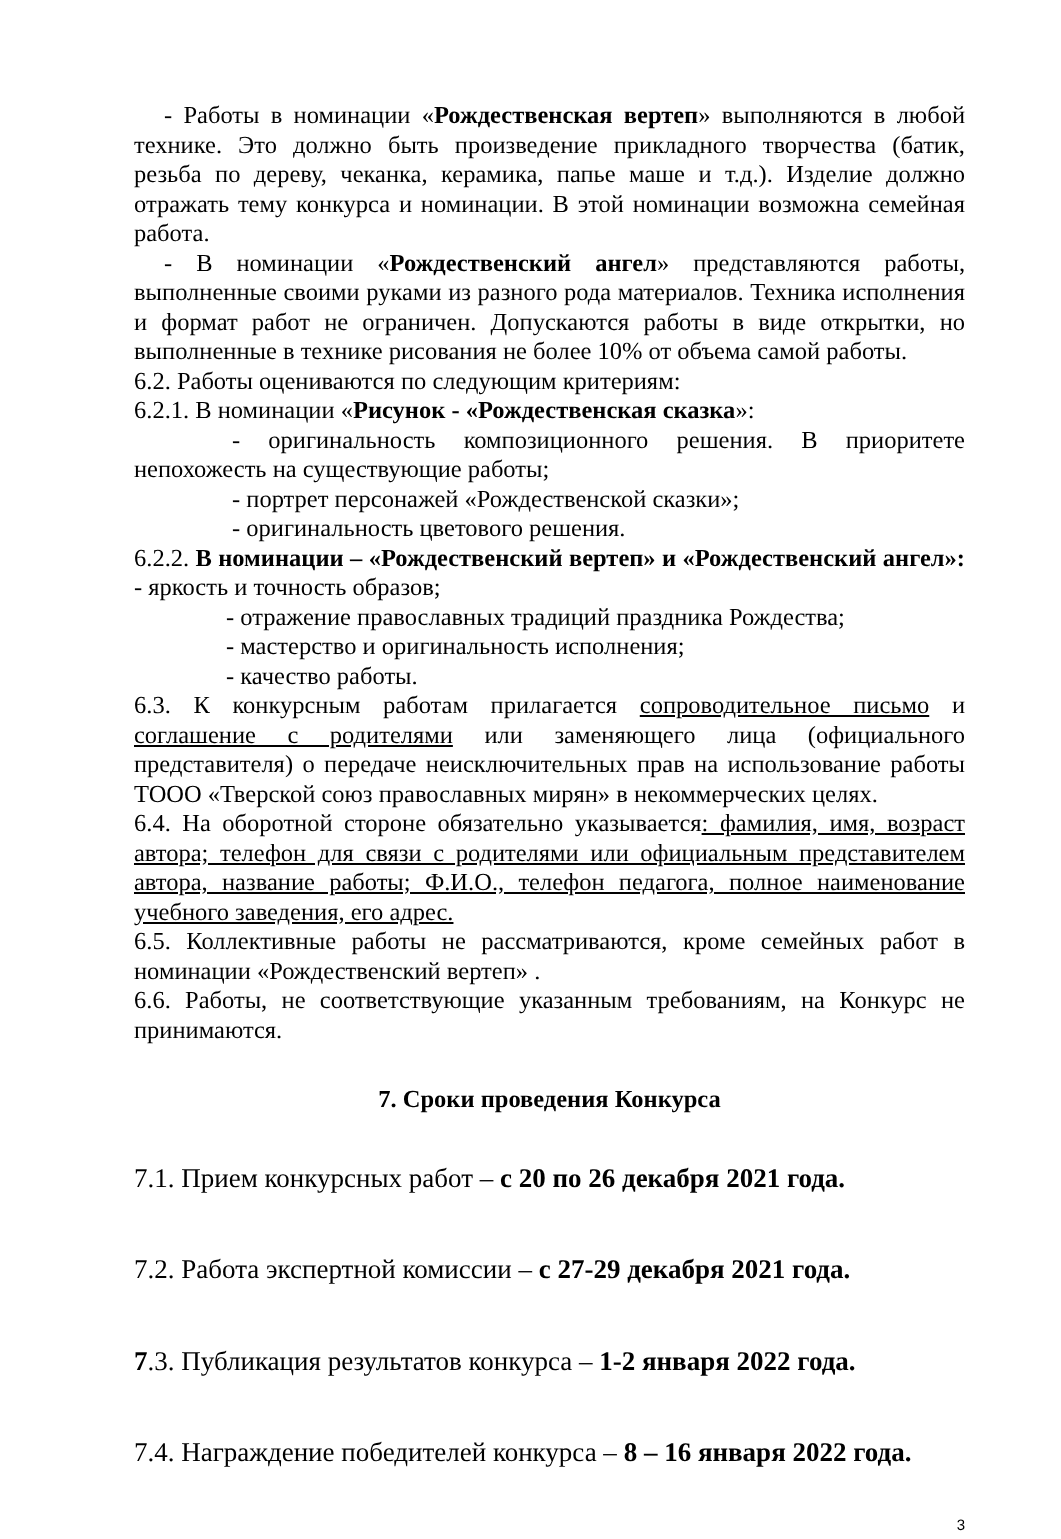- Работы в номинации «Рождественская вертеп» выполняются в любой технике. Это должно быть произведение прикладного творчества (батик, резьба по дереву, чеканка, керамика, папье маше и т.д.). Изделие должно отражать тему конкурса и номинации. В этой номинации возможна семейная работа.
- В номинации «Рождественский ангел» представляются работы, выполненные своими руками из разного рода материалов. Техника исполнения и формат работ не ограничен. Допускаются работы в виде открытки, но выполненные в технике рисования не более 10% от объема самой работы.
6.2. Работы оцениваются по следующим критериям:
6.2.1. В номинации «Рисунок - «Рождественская сказка»:
- оригинальность композиционного решения. В приоритете непохожесть на существующие работы;
- портрет персонажей «Рождественской сказки»;
- оригинальность цветового решения.
6.2.2. В номинации – «Рождественский вертеп» и «Рождественский ангел»: - яркость и точность образов;
- отражение православных традиций праздника Рождества;
- мастерство и оригинальность исполнения;
- качество работы.
6.3. К конкурсным работам прилагается сопроводительное письмо и соглашение с родителями или заменяющего лица (официального представителя) о передаче неисключительных прав на использование работы ТООО «Тверской союз православных мирян» в некоммерческих целях.
6.4. На оборотной стороне обязательно указывается: фамилия, имя, возраст автора; телефон для связи с родителями или официальным представителем автора, название работы; Ф.И.О., телефон педагога, полное наименование учебного заведения, его адрес.
6.5. Коллективные работы не рассматриваются, кроме семейных работ в номинации «Рождественский вертеп» .
6.6. Работы, не соответствующие указанным требованиям, на Конкурс не принимаются.
7. Сроки проведения Конкурса
7.1. Прием конкурсных работ – с 20 по 26 декабря 2021 года.
7.2. Работа экспертной комиссии – с 27-29 декабря 2021 года.
7.3. Публикация результатов конкурса – 1-2 января 2022 года.
7.4. Награждение победителей конкурса – 8 – 16 января 2022 года.
3